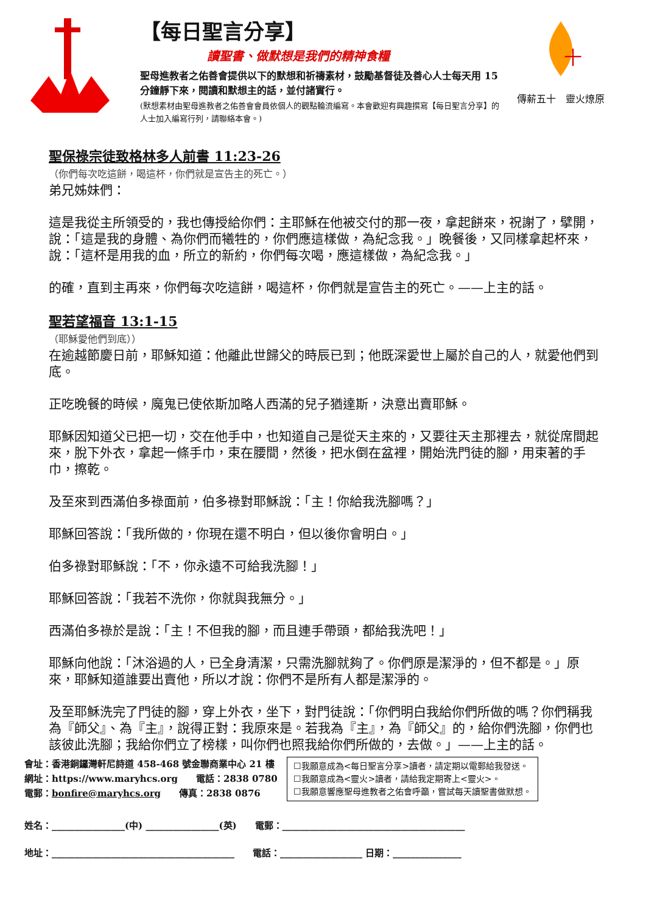【每日聖言分享】
讀聖書、做默想是我們的精神食糧
聖母進教者之佑善會提供以下的默想和祈禱素材，鼓勵基督徒及善心人士每天用 15 分鐘靜下來，閱讀和默想主的話，並付諸實行。
(默想素材由聖母進教者之佑善會會員依個人的觀點輪流編寫。本會歡迎有興趣撰寫【每日聖言分享】的人士加入編寫行列，請聯絡本會。)
十
傳薪五十　靈火燎原
聖保祿宗徒致格林多人前書 11:23-26
（你們每次吃這餅，喝這杯，你們就是宣告主的死亡。）
弟兄姊妹們：
這是我從主所領受的，我也傳授給你們：主耶穌在他被交付的那一夜，拿起餅來，祝謝了，擘開，說：「這是我的身體、為你們而犧牲的，你們應這樣做，為紀念我。」晚餐後，又同樣拿起杯來，說：「這杯是用我的血，所立的新約，你們每次喝，應這樣做，為紀念我。」
的確，直到主再來，你們每次吃這餅，喝這杯，你們就是宣告主的死亡。——上主的話。
聖若望福音 13:1-15
（耶穌愛他們到底））
在逾越節慶日前，耶穌知道：他離此世歸父的時辰已到；他既深愛世上屬於自己的人，就愛他們到底。
正吃晚餐的時候，魔鬼已使依斯加略人西滿的兒子猶達斯，決意出賣耶穌。
耶穌因知道父已把一切，交在他手中，也知道自己是從天主來的，又要往天主那裡去，就從席間起來，脫下外衣，拿起一條手巾，束在腰間，然後，把水倒在盆裡，開始洗門徒的腳，用束著的手巾，擦乾。
及至來到西滿伯多祿面前，伯多祿對耶穌說：「主！你給我洗腳嗎？」
耶穌回答說：「我所做的，你現在還不明白，但以後你會明白。」
伯多祿對耶穌說：「不，你永遠不可給我洗腳！」
耶穌回答說：「我若不洗你，你就與我無分。」
西滿伯多祿於是說：「主！不但我的腳，而且連手帶頭，都給我洗吧！」
耶穌向他說：「沐浴過的人，已全身清潔，只需洗腳就夠了。你們原是潔淨的，但不都是。」原來，耶穌知道誰要出賣他，所以才說：你們不是所有人都是潔淨的。
及至耶穌洗完了門徒的腳，穿上外衣，坐下，對門徒說：「你們明白我給你們所做的嗎？你們稱我為『師父』、為『主』，說得正對：我原來是。若我為『主』，為『師父』的，給你們洗腳，你們也該彼此洗腳；我給你們立了榜樣，叫你們也照我給你們所做的，去做。」——上主的話。
會址：香港銅鑼灣軒尼詩道 458-468 號金聯商業中心 21 樓
網址：https://www.maryhcs.org　　電話：2838 0780
電郵：bonfire@maryhcs.org　　傳真：2838 0876
☐我願意成為<每日聖言分享>讀者，請定期以電郵給我發送。
☐我願意成為<靈火>讀者，請給我定期寄上<靈火>。
☐我願意響應聖母進教者之佑會呼籲，嘗試每天讀聖書做默想。
姓名：________________(中) ________________(英)　　電郵：________________________________________
地址：________________________________________　　電話：__________________ 日期：_______________